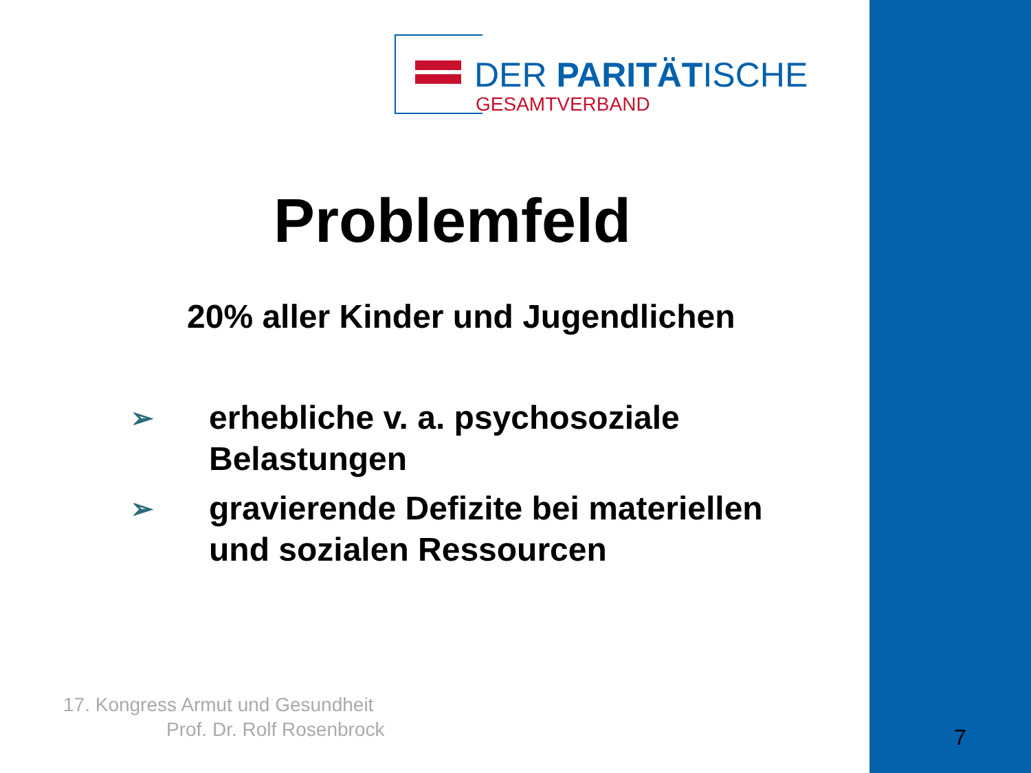DER PARITÄTISCHE
GESAMTVERBAND
Problemfeld
20% aller Kinder und Jugendlichen
➢ erhebliche v. a. psychosoziale Belastungen
➢ gravierende Defizite bei materiellen und sozialen Ressourcen
17. Kongress Armut und Gesundheit
Prof. Dr. Rolf Rosenbrock
7